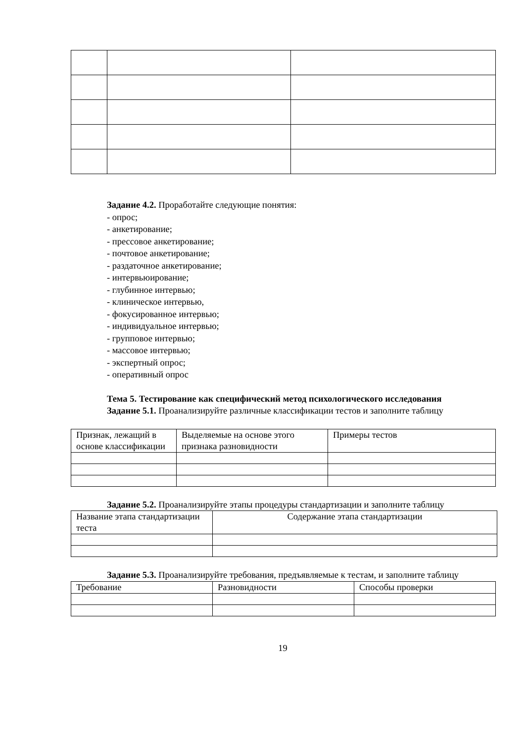Задание 4.2. Проработайте следующие понятия:
- опрос;
- анкетирование;
- прессовое анкетирование;
- почтовое анкетирование;
- раздаточное анкетирование;
- интервьюирование;
- глубинное интервью;
- клиническое интервью,
- фокусированное интервью;
- индивидуальное интервью;
- групповое интервью;
- массовое интервью;
- экспертный опрос;
- оперативный опрос
Тема 5. Тестирование как специфический метод психологического исследования
Задание 5.1. Проанализируйте различные классификации тестов и заполните таблицу
| Признак, лежащий в основе классификации | Выделяемые на основе этого признака разновидности | Примеры тестов |
Задание 5.2. Проанализируйте этапы процедуры стандартизации и заполните таблицу
| Название этапа стандартизации теста | Содержание этапа стандартизации |
Задание 5.3. Проанализируйте требования, предъявляемые к тестам, и заполните таблицу
| Требование | Разновидности | Способы проверки |
19